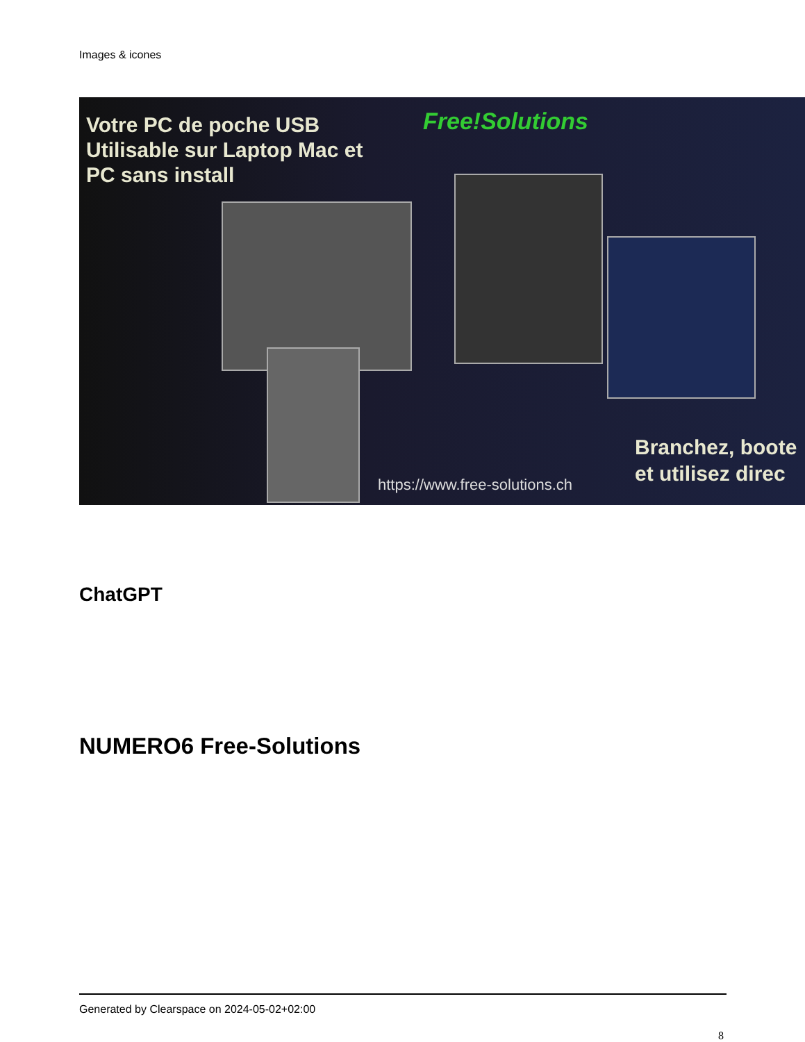Images & icones
Votre PC de poche USB
Utilisable sur Laptop Mac et
PC sans install
Free!Solutions
https://www.free-solutions.ch
Branchez, boote
et utilisez direc
ChatGPT
NUMERO6 Free-Solutions
Generated by Clearspace on 2024-05-02+02:00
8